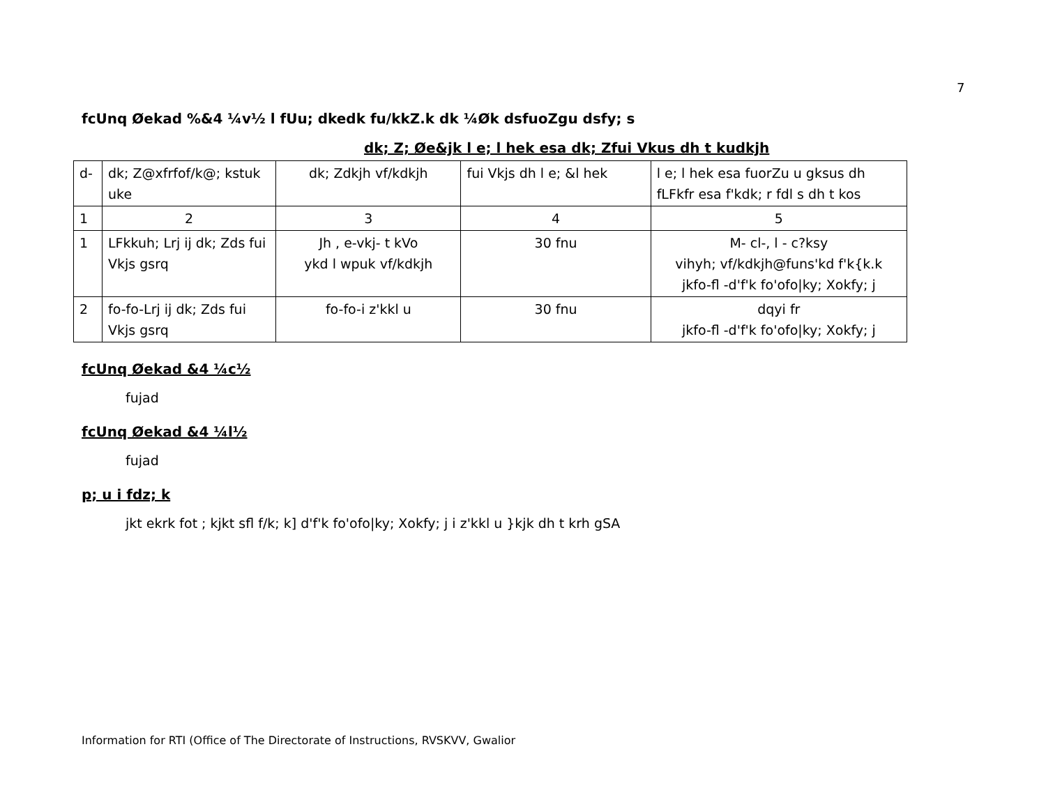7
fcUnq Øekad %&4 ¼v½ l fUu; dkedk fu/kkZ.k dk ¼Øk dsfuoZgu dsfy; s
dk; Z; Øe&jk l e; l hek esa dk; Zfui Vkus dh t kudkjh
| d- | dk; Z@xfrfof/k@; kstuk uke | dk; Zdkjh vf/kdkjh | fui Vkjs dh l e; &l hek | l e; l hek esa fuorZu u gksus dh fLFkfr esa f'kdk; r fdl s dh t kos |
| 1 | 2 | 3 | 4 | 5 |
| 1 | LFkkuh; Lrj ij dk; Zds fui Vkjs gsrq | Jh , e-vkj- t kVo ykd l wpuk vf/kdkjh | 30 fnu | M- cl-, l - c?ksy vihyh; vf/kdkjh@funs'kd f'k{k.k jkfo-fl -d'f'k fo'ofo/ky; Xokfy; j |
| 2 | fo-fo-Lrj ij dk; Zds fui Vkjs gsrq | fo-fo-i z'kkl u | 30 fnu | dqyi fr jkfo-fl -d'f'k fo'ofo/ky; Xokfy; j |
fcUnq Øekad &4 ¼c½
fujad
fcUnq Øekad &4 ¼l½
fujad
p; u i fdz; k
jkt ekrk fot ; kjkt sfl f/k; k] d'f'k fo'ofo|ky; Xokfy; j i z'kkl u }kjk dh t krh gSA
Information for RTI (Office of The Directorate of Instructions, RVSKVV, Gwalior